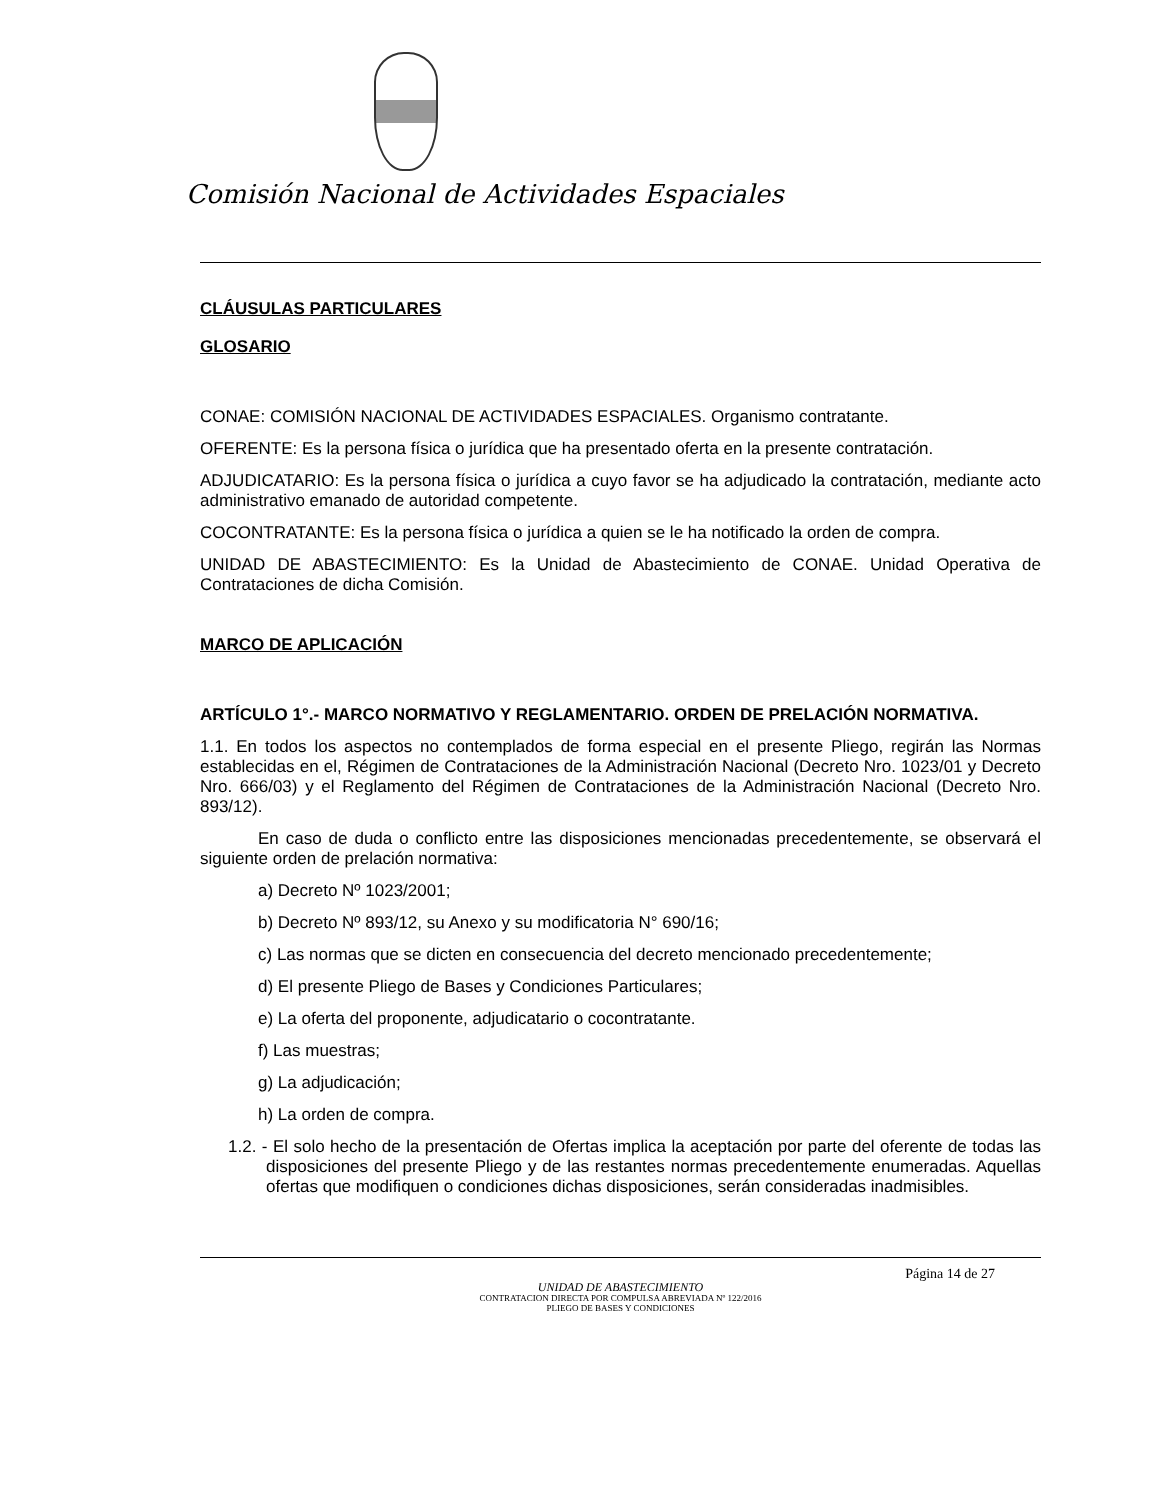Comisión Nacional de Actividades Espaciales
CLÁUSULAS PARTICULARES
GLOSARIO
CONAE: COMISIÓN NACIONAL DE ACTIVIDADES ESPACIALES. Organismo contratante.
OFERENTE: Es la persona física o jurídica que ha presentado oferta en la presente contratación.
ADJUDICATARIO: Es la persona física o jurídica a cuyo favor se ha adjudicado la contratación, mediante acto administrativo emanado de autoridad competente.
COCONTRATANTE: Es la persona física o jurídica a quien se le ha notificado la orden de compra.
UNIDAD DE ABASTECIMIENTO: Es la Unidad de Abastecimiento de CONAE. Unidad Operativa de Contrataciones de dicha Comisión.
MARCO DE APLICACIÓN
ARTÍCULO 1°.- MARCO NORMATIVO Y REGLAMENTARIO. ORDEN DE PRELACIÓN NORMATIVA.
1.1. En todos los aspectos no contemplados de forma especial en el presente Pliego, regirán las Normas establecidas en el, Régimen de Contrataciones de la Administración Nacional (Decreto Nro. 1023/01 y Decreto Nro. 666/03) y el Reglamento del Régimen de Contrataciones de la Administración Nacional (Decreto Nro. 893/12).
En caso de duda o conflicto entre las disposiciones mencionadas precedentemente, se observará el siguiente orden de prelación normativa:
a) Decreto Nº 1023/2001;
b) Decreto Nº 893/12, su Anexo y su modificatoria N° 690/16;
c) Las normas que se dicten en consecuencia del decreto mencionado precedentemente;
d) El presente Pliego de Bases y Condiciones Particulares;
e) La oferta del proponente, adjudicatario o cocontratante.
f) Las muestras;
g) La adjudicación;
h) La orden de compra.
1.2. - El solo hecho de la presentación de Ofertas implica la aceptación por parte del oferente de todas las disposiciones del presente Pliego y de las restantes normas precedentemente enumeradas. Aquellas ofertas que modifiquen o condiciones dichas disposiciones, serán consideradas inadmisibles.
Página 14 de 27
UNIDAD DE ABASTECIMIENTO
CONTRATACION DIRECTA POR COMPULSA ABREVIADA Nº 122/2016
PLIEGO DE BASES Y CONDICIONES